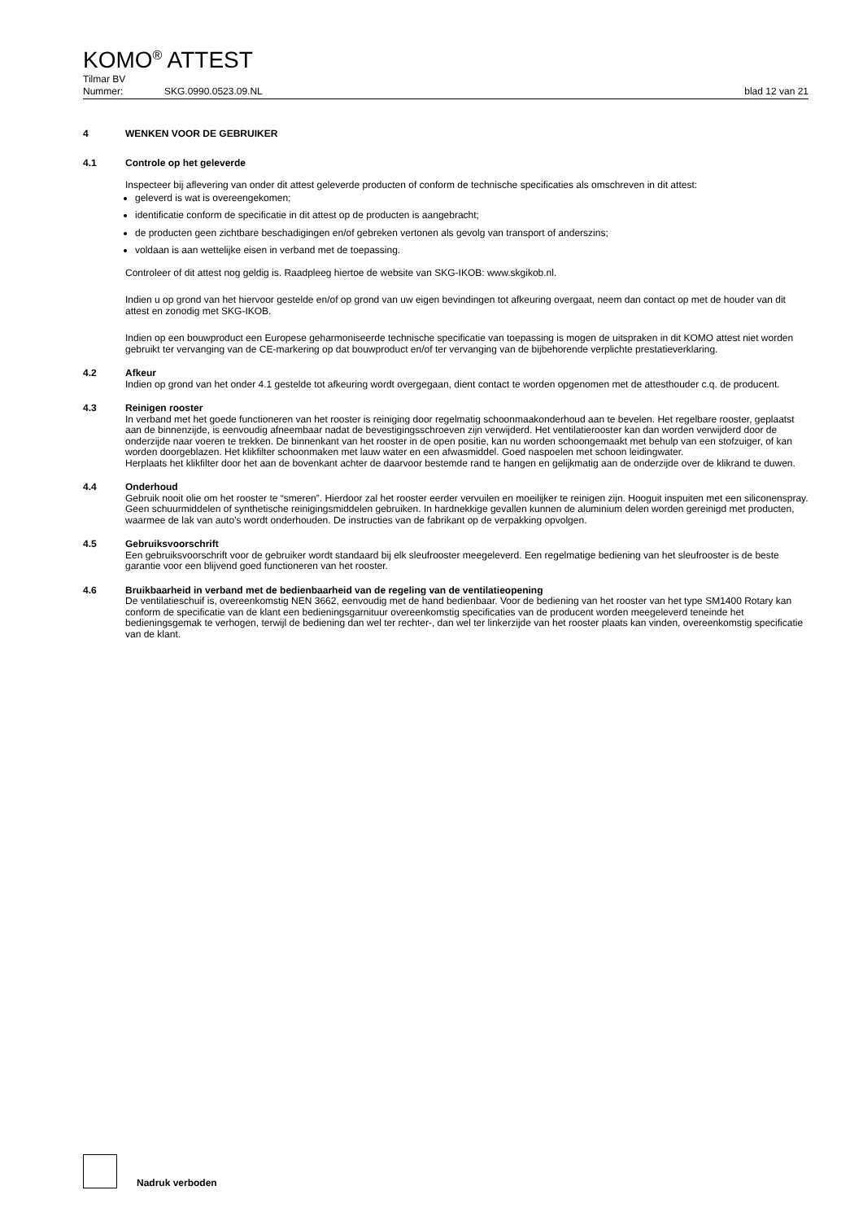KOMO<sup>®</sup> ATTEST
Tilmar BV
Nummer: SKG.0990.0523.09.NL blad 12 van 21
4 WENKEN VOOR DE GEBRUIKER
4.1 Controle op het geleverde
Inspecteer bij aflevering van onder dit attest geleverde producten of conform de technische specificaties als omschreven in dit attest:
geleverd is wat is overeengekomen;
identificatie conform de specificatie in dit attest op de producten is aangebracht;
de producten geen zichtbare beschadigingen en/of gebreken vertonen als gevolg van transport of anderszins;
voldaan is aan wettelijke eisen in verband met de toepassing.
Controleer of dit attest nog geldig is. Raadpleeg hiertoe de website van SKG-IKOB: www.skgikob.nl.
Indien u op grond van het hiervoor gestelde en/of op grond van uw eigen bevindingen tot afkeuring overgaat, neem dan contact op met de houder van dit attest en zonodig met SKG-IKOB.
Indien op een bouwproduct een Europese geharmoniseerde technische specificatie van toepassing is mogen de uitspraken in dit KOMO attest niet worden gebruikt ter vervanging van de CE-markering op dat bouwproduct en/of ter vervanging van de bijbehorende verplichte prestatieverklaring.
4.2 Afkeur
Indien op grond van het onder 4.1 gestelde tot afkeuring wordt overgegaan, dient contact te worden opgenomen met de attesthouder c.q. de producent.
4.3 Reinigen rooster
In verband met het goede functioneren van het rooster is reiniging door regelmatig schoonmaakonderhoud aan te bevelen. Het regelbare rooster, geplaatst aan de binnenzijde, is eenvoudig afneembaar nadat de bevestigingsschroeven zijn verwijderd. Het ventilatierooster kan dan worden verwijderd door de onderzijde naar voeren te trekken. De binnenkant van het rooster in de open positie, kan nu worden schoongemaakt met behulp van een stofzuiger, of kan worden doorgeblazen. Het klikfilter schoonmaken met lauw water en een afwasmiddel. Goed naspoelen met schoon leidingwater.
Herplaats het klikfilter door het aan de bovenkant achter de daarvoor bestemde rand te hangen en gelijkmatig aan de onderzijde over de klikrand te duwen.
4.4 Onderhoud
Gebruik nooit olie om het rooster te “smeren”. Hierdoor zal het rooster eerder vervuilen en moeilijker te reinigen zijn. Hooguit inspuiten met een siliconenspray. Geen schuurmiddelen of synthetische reinigingsmiddelen gebruiken. In hardnekkige gevallen kunnen de aluminium delen worden gereinigd met producten, waarmee de lak van auto’s wordt onderhouden. De instructies van de fabrikant op de verpakking opvolgen.
4.5 Gebruiksvoorschrift
Een gebruiksvoorschrift voor de gebruiker wordt standaard bij elk sleufrooster meegeleverd. Een regelmatige bediening van het sleufrooster is de beste garantie voor een blijvend goed functioneren van het rooster.
4.6 Bruikbaarheid in verband met de bedienbaarheid van de regeling van de ventilatieopening
De ventilatieschuif is, overeenkomstig NEN 3662, eenvoudig met de hand bedienbaar. Voor de bediening van het rooster van het type SM1400 Rotary kan conform de specificatie van de klant een bedieningsgarnituur overeenkomstig specificaties van de producent worden meegeleverd teneinde het bedieningsgemak te verhogen, terwijl de bediening dan wel ter rechter-, dan wel ter linkerzijde van het rooster plaats kan vinden, overeenkomstig specificatie van de klant.
Nadruk verboden